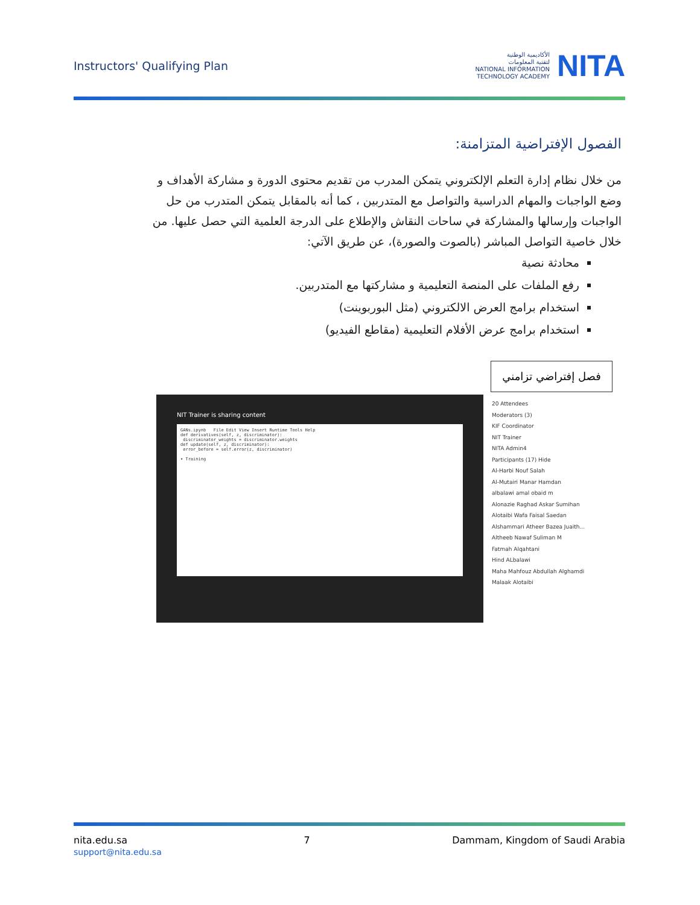Instructors' Qualifying Plan
الأكاديمية الوطنية
لتقنية المعلومات
NATIONAL INFORMATION
TECHNOLOGY ACADEMY
NITA
الفصول الإفتراضية المتزامنة:
من خلال نظام إدارة التعلم الإلكتروني يتمكن المدرب من تقديم محتوى الدورة و مشاركة الأهداف و وضع الواجبات والمهام الدراسية والتواصل مع المتدربين ، كما أنه بالمقابل يتمكن المتدرب من حل الواجبات وإرسالها والمشاركة في ساحات النقاش والإطلاع على الدرجة العلمية التي حصل عليها. من خلال خاصية التواصل المباشر (بالصوت والصورة)، عن طريق الآتي:
محادثة نصية
رفع الملفات على المنصة التعليمية و مشاركتها مع المتدربين.
استخدام برامج العرض الالكتروني (مثل البوربوينت)
استخدام برامج عرض الأفلام التعليمية (مقاطع الفيديو)
فصل إفتراضي تزامني
NIT Trainer is sharing content
GANs.ipynb File Edit View Insert Runtime Tools Help
def derivatives(self, z, discriminator):
discriminator_weights = discriminator.weights
def update(self, z, discriminator):
error_before = self.error(z, discriminator)
▾ Training
20 Attendees
Moderators (3)
KIF Coordinator
NIT Trainer
NITA Admin4
Participants (17) Hide
Al-Harbi Nouf Salah
Al-Mutairi Manar Hamdan
albalawi amal obaid m
Alonazie Raghad Askar Sumihan
Alotaibi Wafa Faisal Saedan
Alshammari Atheer Bazea Juaith...
Altheeb Nawaf Suliman M
Fatmah Alqahtani
Hind ALbalawi
Maha Mahfouz Abdullah Alghamdi
Malaak Alotaibi
nita.edu.sa
support@nita.edu.sa
7 Dammam, Kingdom of Saudi Arabia